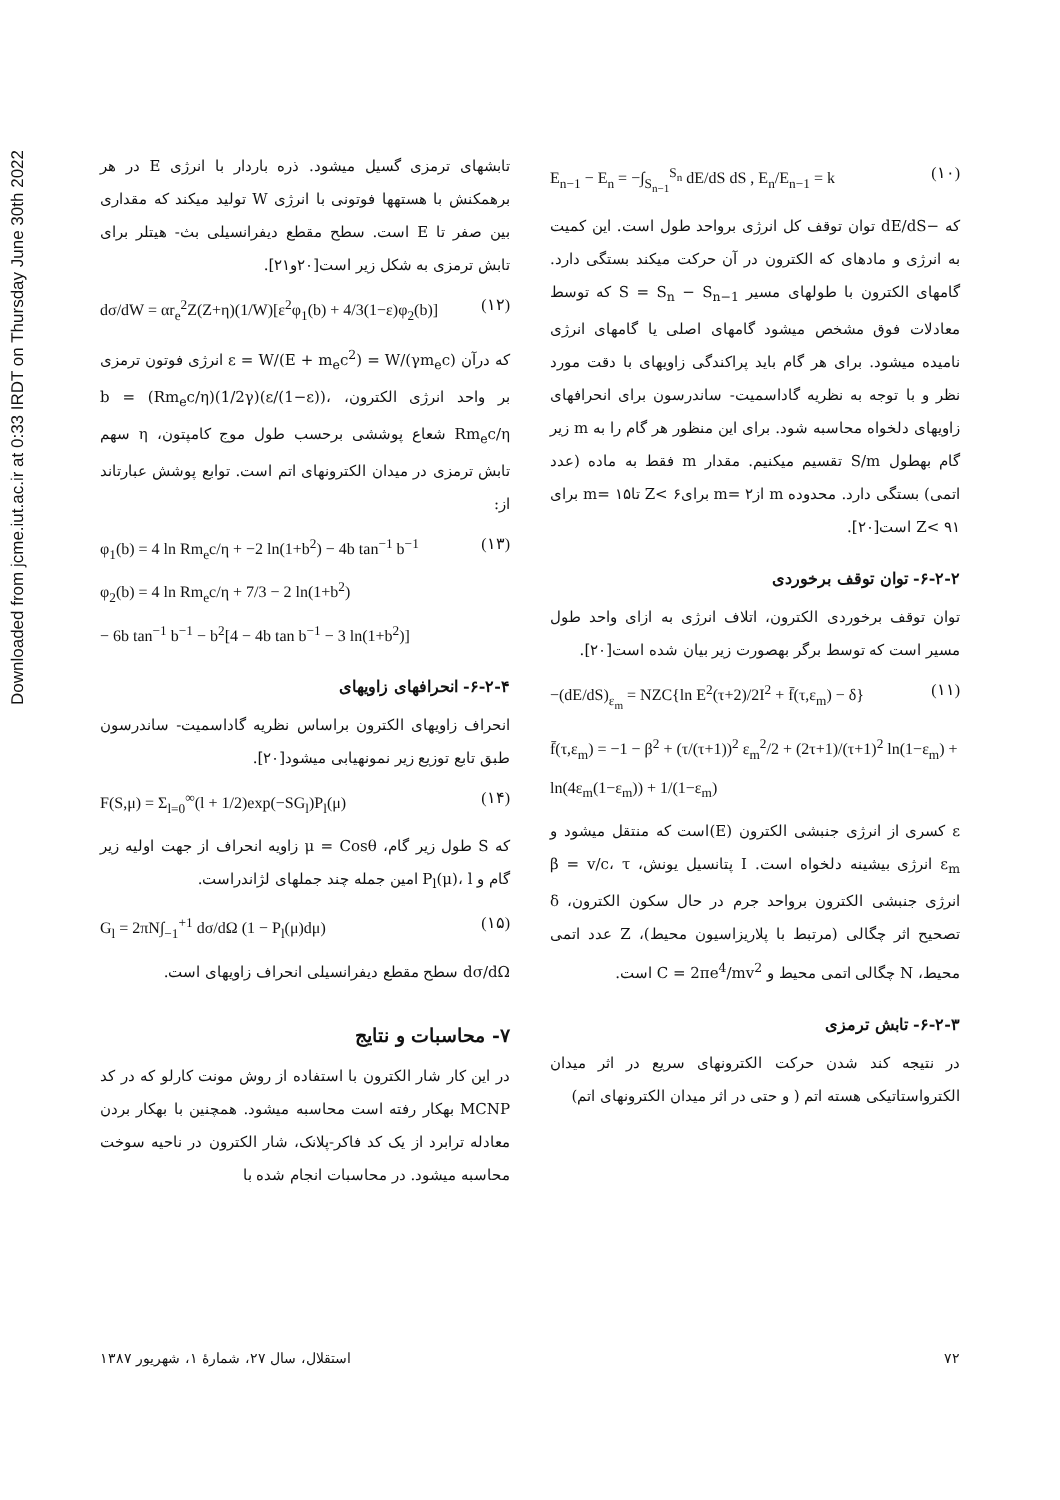Downloaded from jcme.iut.ac.ir at 0:33 IRDT on Thursday June 30th 2022
E<sub>n−1</sub> − E<sub>n</sub> = −∫<sub>S<sub>n−1</sub></sub><sup>S<sub>n</sub></sup> dE/dS dS , E<sub>n</sub>/E<sub>n−1</sub> = k (۱۰)
که −dE/dS توان توقف کل انرژی برواحد طول است. این کمیت به انرژی و مادهای که الکترون در آن حرکت میکند بستگی دارد. گامهای الکترون با طولهای مسیر S = S<sub>n</sub> − S<sub>n−1</sub> که توسط معادلات فوق مشخص میشود گامهای اصلی یا گامهای انرژی نامیده میشود. برای هر گام باید پراکندگی زاویهای با دقت مورد نظر و با توجه به نظریه گاداسمیت- ساندرسون برای انحرافهای زاویهای دلخواه محاسبه شود. برای این منظور هر گام را به m زیر گام بهطول S/m تقسیم میکنیم. مقدار m فقط به ماده (عدد اتمی) بستگی دارد. محدوده m از۲ =m برای۶ >Z تا۱۵ =m برای ۹۱ >Z است[۲۰].
۶-۲-۲- توان توقف برخوردی
توان توقف برخوردی الکترون، اتلاف انرژی به ازای واحد طول مسیر است که توسط برگر بهصورت زیر بیان شده است[۲۰].
−(dE/dS)<sub>ε<sub>m</sub></sub> = NZC{ln E<sup>2</sup>(τ+2)/2I<sup>2</sup> + f̄(τ,ε<sub>m</sub>) − δ} (۱۱)
f̄(τ,ε<sub>m</sub>) = −1 − β<sup>2</sup> + (τ/(τ+1))<sup>2</sup> ε<sub>m</sub><sup>2</sup>/2 + (2τ+1)/(τ+1)<sup>2</sup> ln(1−ε<sub>m</sub>) + ln(4ε<sub>m</sub>(1−ε<sub>m</sub>)) + 1/(1−ε<sub>m</sub>)
ε کسری از انرژی جنبشی الکترون (E)است که منتقل میشود و ε<sub>m</sub> انرژی بیشینه دلخواه است. I پتانسیل یونش، β = v/c، τ انرژی جنبشی الکترون برواحد جرم در حال سکون الکترون، δ تصحیح اثر چگالی (مرتبط با پلاریزاسیون محیط)، Z عدد اتمی محیط، N چگالی اتمی محیط و C = 2πe<sup>4</sup>/mv<sup>2</sup> است.
۶-۲-۳- تابش ترمزی
در نتیجه کند شدن حرکت الکترونهای سریع در اثر میدان الکترواستاتیکی هسته اتم ( و حتی در اثر میدان الکترونهای اتم)
تابشهای ترمزی گسیل میشود. ذره باردار با انرژی E در هر برهمکنش با هستهها فوتونی با انرژی W تولید میکند که مقداری بین صفر تا E است. سطح مقطع دیفرانسیلی بث- هیتلر برای تابش ترمزی به شکل زیر است[۲۰و۲۱].
dσ/dW = αr<sub>e</sub><sup>2</sup>Z(Z+η)(1/W)[ε<sup>2</sup>φ<sub>1</sub>(b) + 4/3(1−ε)φ<sub>2</sub>(b)] (۱۲)
که درآن ε = W/(E + m<sub>e</sub>c<sup>2</sup>) = W/(γm<sub>e</sub>c) انرژی فوتون ترمزی بر واحد انرژی الکترون، b = (Rm<sub>e</sub>c/η)(1/2γ)(ε/(1−ε))، Rm<sub>e</sub>c/η شعاع پوششی برحسب طول موج کامپتون، η سهم تابش ترمزی در میدان الکترونهای اتم است. توابع پوشش عبارتاند از:
φ<sub>1</sub>(b) = 4 ln Rm<sub>e</sub>c/η + −2 ln(1+b<sup>2</sup>) − 4b tan<sup>−1</sup> b<sup>−1</sup>
φ<sub>2</sub>(b) = 4 ln Rm<sub>e</sub>c/η + 7/3 − 2 ln(1+b<sup>2</sup>)
− 6b tan<sup>−1</sup> b<sup>−1</sup> − b<sup>2</sup>[4 − 4b tan b<sup>−1</sup> − 3 ln(1+b<sup>2</sup>)] (۱۳)
۶-۲-۴- انحرافهای زاویهای
انحراف زاویهای الکترون براساس نظریه گاداسمیت- ساندرسون طبق تابع توزیع زیر نمونهیابی میشود[۲۰].
F(S,μ) = Σ<sub>l=0</sub><sup>∞</sup>(l + 1/2)exp(−SG<sub>l</sub>)P<sub>l</sub>(μ) (۱۴)
که S طول زیر گام، μ = Cosθ زاویه انحراف از جهت اولیه زیر گام و P<sub>l</sub>(μ)، l امین جمله چند جملهای لژاندراست.
G<sub>l</sub> = 2πN∫<sub>−1</sub><sup>+1</sup> dσ/dΩ (1 − P<sub>l</sub>(μ)dμ) (۱۵)
dσ/dΩ سطح مقطع دیفرانسیلی انحراف زاویهای است.
۷- محاسبات و نتایج
در این کار شار الکترون با استفاده از روش مونت کارلو که در کد MCNP بهکار رفته است محاسبه میشود. همچنین با بهکار بردن معادله ترابرد از یک کد فاکر-پلانک، شار الکترون در ناحیه سوخت محاسبه میشود. در محاسبات انجام شده با
۷۲ استقلال، سال ۲۷، شمارهٔ ۱، شهریور ۱۳۸۷